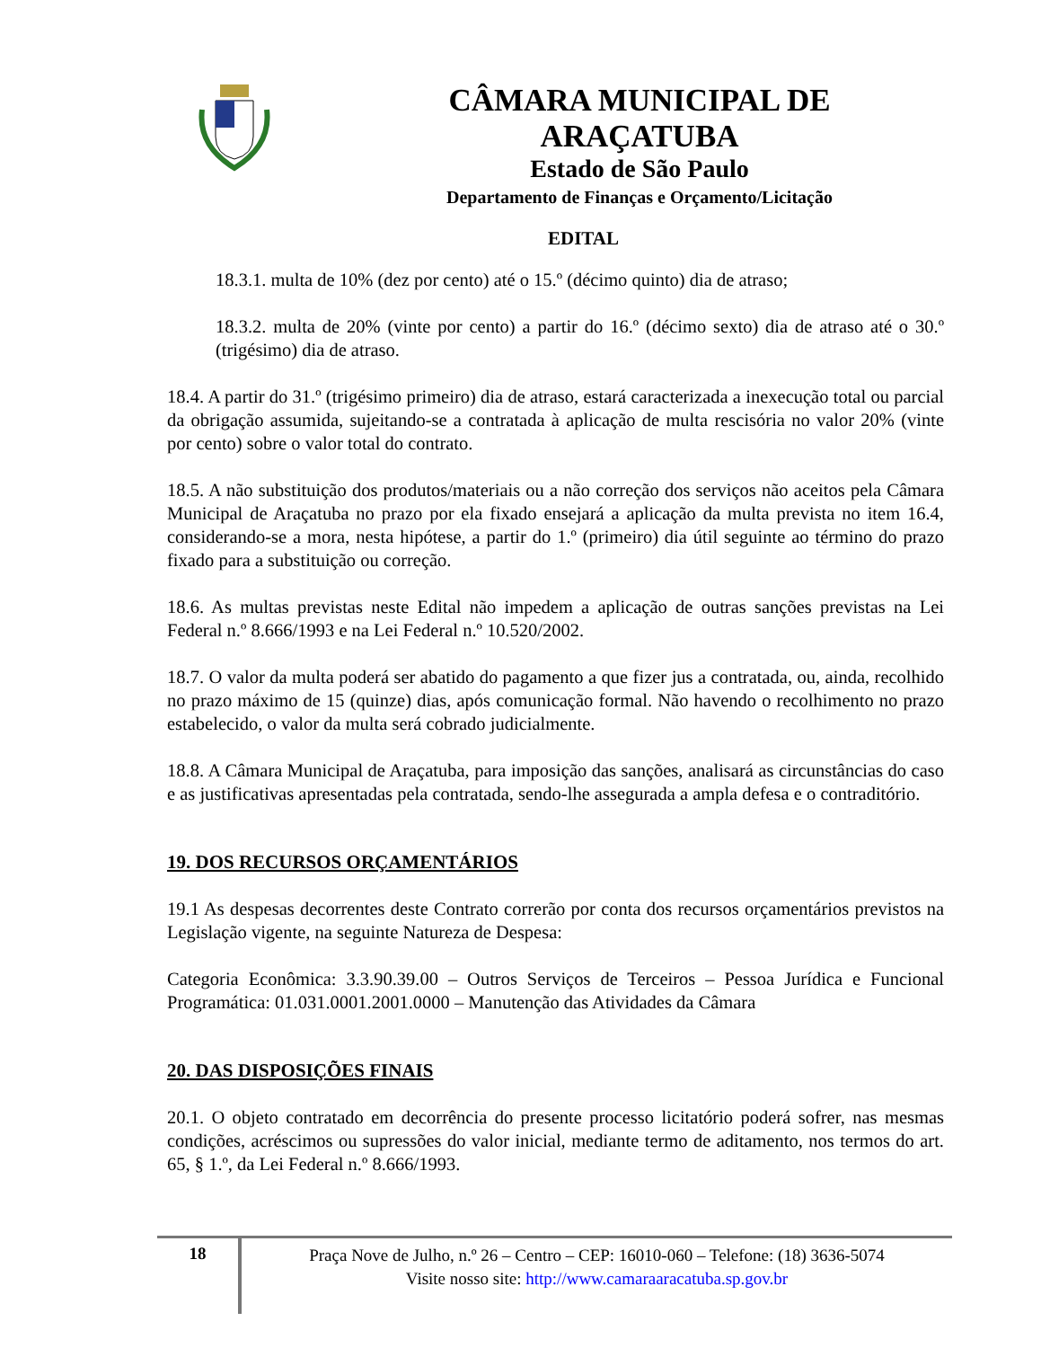CÂMARA MUNICIPAL DE ARAÇATUBA
Estado de São Paulo
Departamento de Finanças e Orçamento/Licitação
EDITAL
18.3.1. multa de 10% (dez por cento) até o 15.º (décimo quinto) dia de atraso;
18.3.2. multa de 20% (vinte por cento) a partir do 16.º (décimo sexto) dia de atraso até o 30.º (trigésimo) dia de atraso.
18.4. A partir do 31.º (trigésimo primeiro) dia de atraso, estará caracterizada a inexecução total ou parcial da obrigação assumida, sujeitando-se a contratada à aplicação de multa rescisória no valor 20% (vinte por cento) sobre o valor total do contrato.
18.5. A não substituição dos produtos/materiais ou a não correção dos serviços não aceitos pela Câmara Municipal de Araçatuba no prazo por ela fixado ensejará a aplicação da multa prevista no item 16.4, considerando-se a mora, nesta hipótese, a partir do 1.º (primeiro) dia útil seguinte ao término do prazo fixado para a substituição ou correção.
18.6. As multas previstas neste Edital não impedem a aplicação de outras sanções previstas na Lei Federal n.º 8.666/1993 e na Lei Federal n.º 10.520/2002.
18.7. O valor da multa poderá ser abatido do pagamento a que fizer jus a contratada, ou, ainda, recolhido no prazo máximo de 15 (quinze) dias, após comunicação formal. Não havendo o recolhimento no prazo estabelecido, o valor da multa será cobrado judicialmente.
18.8. A Câmara Municipal de Araçatuba, para imposição das sanções, analisará as circunstâncias do caso e as justificativas apresentadas pela contratada, sendo-lhe assegurada a ampla defesa e o contraditório.
19. DOS RECURSOS ORÇAMENTÁRIOS
19.1 As despesas decorrentes deste Contrato correrão por conta dos recursos orçamentários previstos na Legislação vigente, na seguinte Natureza de Despesa:
Categoria Econômica: 3.3.90.39.00 – Outros Serviços de Terceiros – Pessoa Jurídica e Funcional Programática: 01.031.0001.2001.0000 – Manutenção das Atividades da Câmara
20. DAS DISPOSIÇÕES FINAIS
20.1. O objeto contratado em decorrência do presente processo licitatório poderá sofrer, nas mesmas condições, acréscimos ou supressões do valor inicial, mediante termo de aditamento, nos termos do art. 65, § 1.º, da Lei Federal n.º 8.666/1993.
18
Praça Nove de Julho, n.º 26 – Centro – CEP: 16010-060 – Telefone: (18) 3636-5074
Visite nosso site: http://www.camaraaracatuba.sp.gov.br